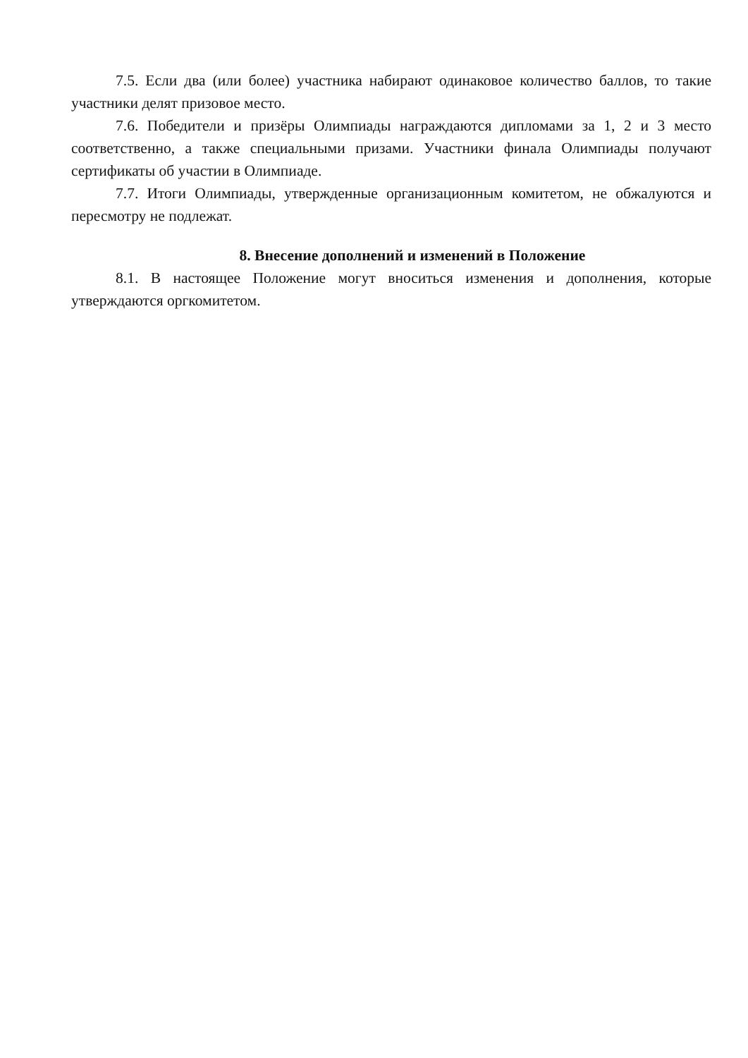7.5. Если два (или более) участника набирают одинаковое количество баллов, то такие участники делят призовое место.
7.6. Победители и призёры Олимпиады награждаются дипломами за 1, 2 и 3 место соответственно, а также специальными призами. Участники финала Олимпиады получают сертификаты об участии в Олимпиаде.
7.7. Итоги Олимпиады, утвержденные организационным комитетом, не обжалуются и пересмотру не подлежат.
8. Внесение дополнений и изменений в Положение
8.1. В настоящее Положение могут вноситься изменения и дополнения, которые утверждаются оргкомитетом.